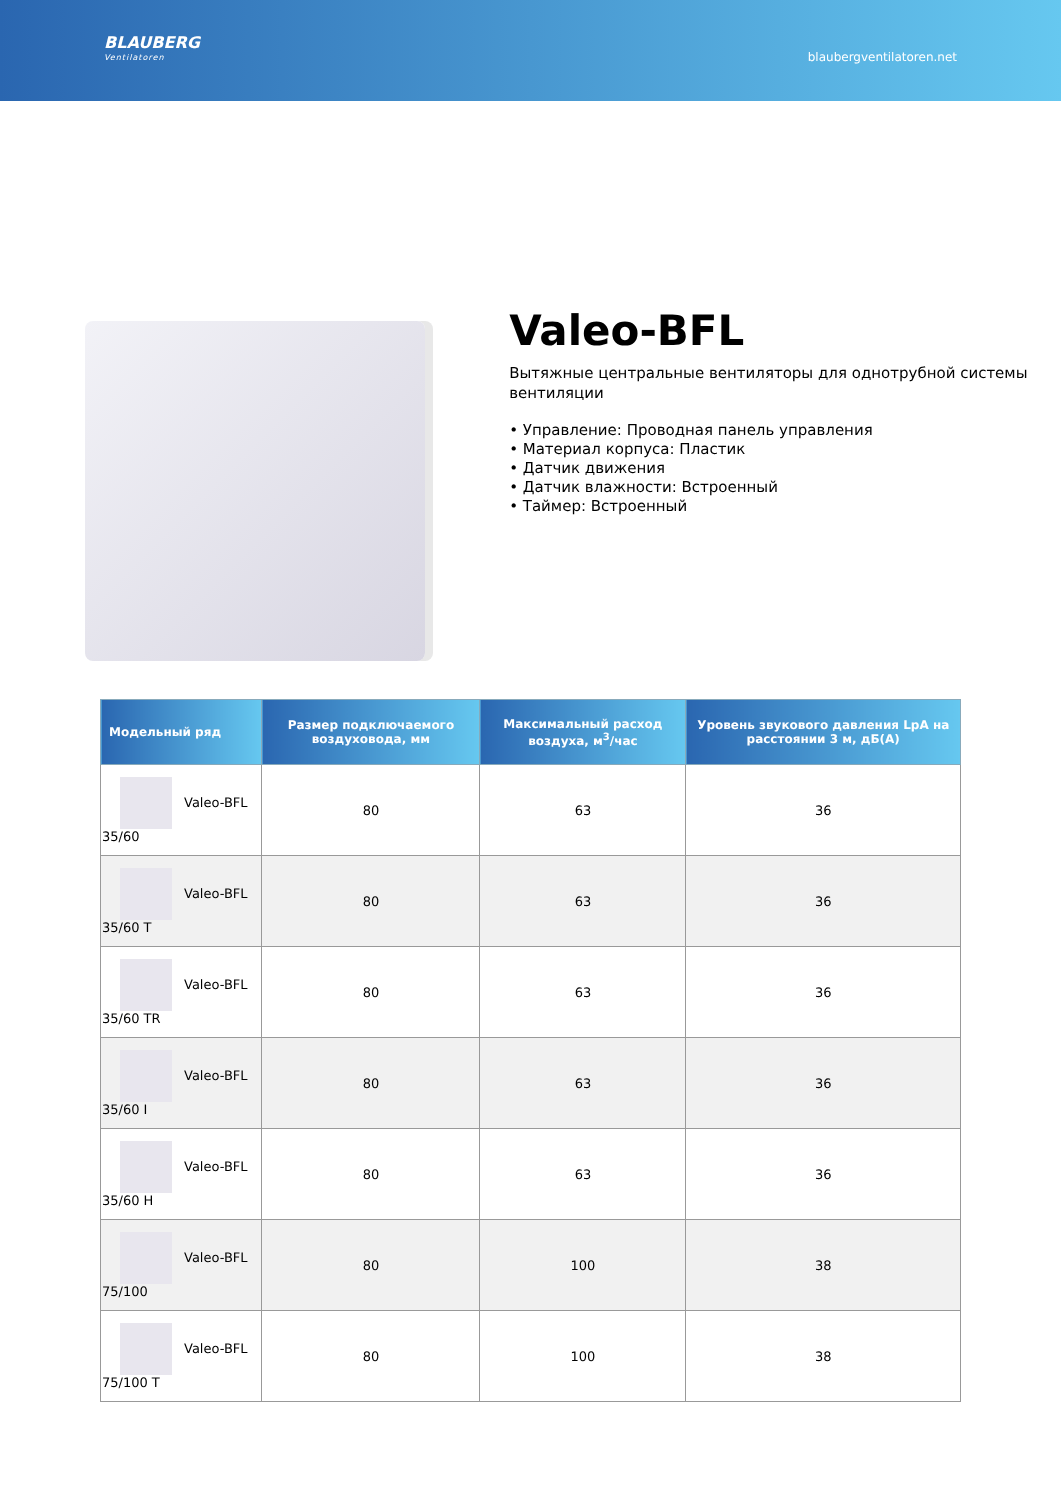BLAUBERG
Ventilatoren
blaubergventilatoren.net
Valeo-BFL
Вытяжные центральные вентиляторы для однотрубной системы вентиляции
• Управление: Проводная панель управления
• Материал корпуса: Пластик
• Датчик движения
• Датчик влажности: Встроенный
• Таймер: Встроенный
| Модельный ряд | Размер подключаемого воздуховода, мм | Максимальный расход воздуха, м<sup>3</sup>/час | Уровень звукового давления LpA на расстоянии 3 м, дБ(А) |
| --- | --- | --- | --- |
| Valeo-BFL 35/60 | 80 | 63 | 36 |
| Valeo-BFL 35/60 T | 80 | 63 | 36 |
| Valeo-BFL 35/60 TR | 80 | 63 | 36 |
| Valeo-BFL 35/60 I | 80 | 63 | 36 |
| Valeo-BFL 35/60 H | 80 | 63 | 36 |
| Valeo-BFL 75/100 | 80 | 100 | 38 |
| Valeo-BFL 75/100 T | 80 | 100 | 38 |